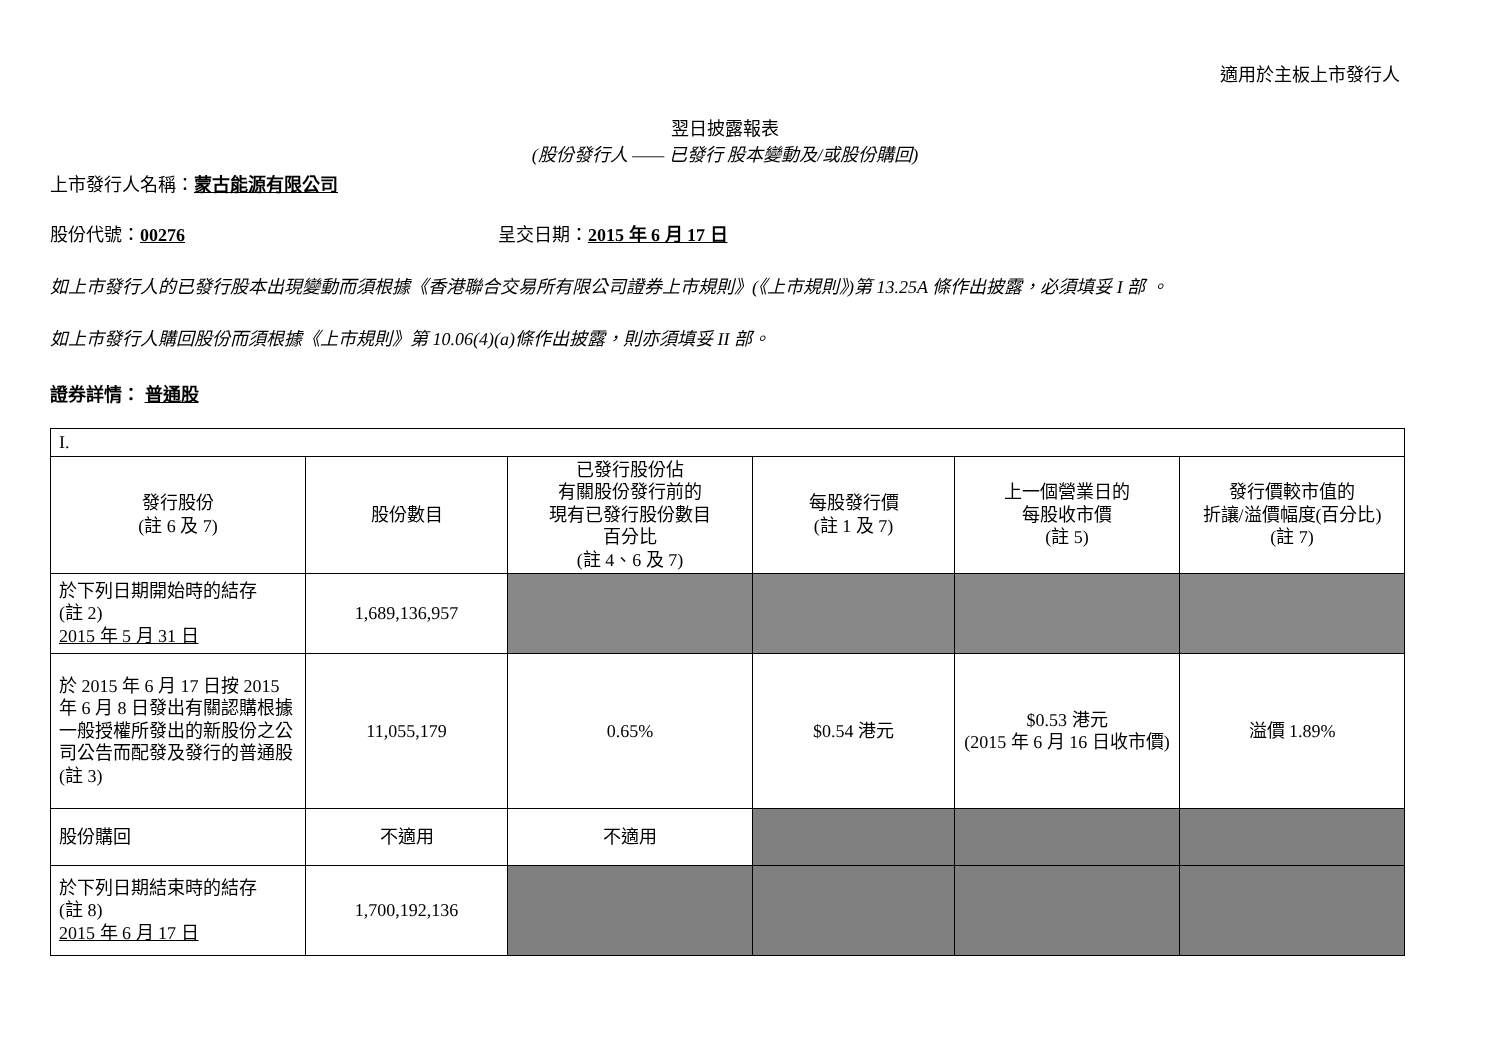適用於主板上市發行人
翌日披露報表
(股份發行人 —— 已發行 股本變動及/或股份購回)
上市發行人名稱：蒙古能源有限公司
股份代號：00276 呈交日期：2015 年 6 月 17 日
如上市發行人的已發行股本出現變動而須根據《香港聯合交易所有限公司證券上市規則》(《上市規則》)第 13.25A 條作出披露，必須填妥 I 部 。
如上市發行人購回股份而須根據《上市規則》第 10.06(4)(a)條作出披露，則亦須填妥 II 部。
證券詳情： 普通股
| I. | | | | | |
| 發行股份 (註 6 及 7) | 股份數目 | 已發行股份佔 有關股份發行前的 現有已發行股份數目 百分比 (註 4、6 及 7) | 每股發行價 (註 1 及 7) | 上一個營業日的 每股收市價 (註 5) | 發行價較市值的 折讓/溢價幅度(百分比) (註 7) |
| 於下列日期開始時的結存 (註 2) 2015 年 5 月 31 日 | 1,689,136,957 | | | | |
| 於 2015 年 6 月 17 日按 2015 年 6 月 8 日發出有關認購根據一般授權所發出的新股份之公司公告而配發及發行的普通股 (註 3) | 11,055,179 | 0.65% | $0.54 港元 | $0.53 港元 (2015 年 6 月 16 日收市價) | 溢價 1.89% |
| 股份購回 | 不適用 | 不適用 | | | |
| 於下列日期結束時的結存 (註 8) 2015 年 6 月 17 日 | 1,700,192,136 | | | | |